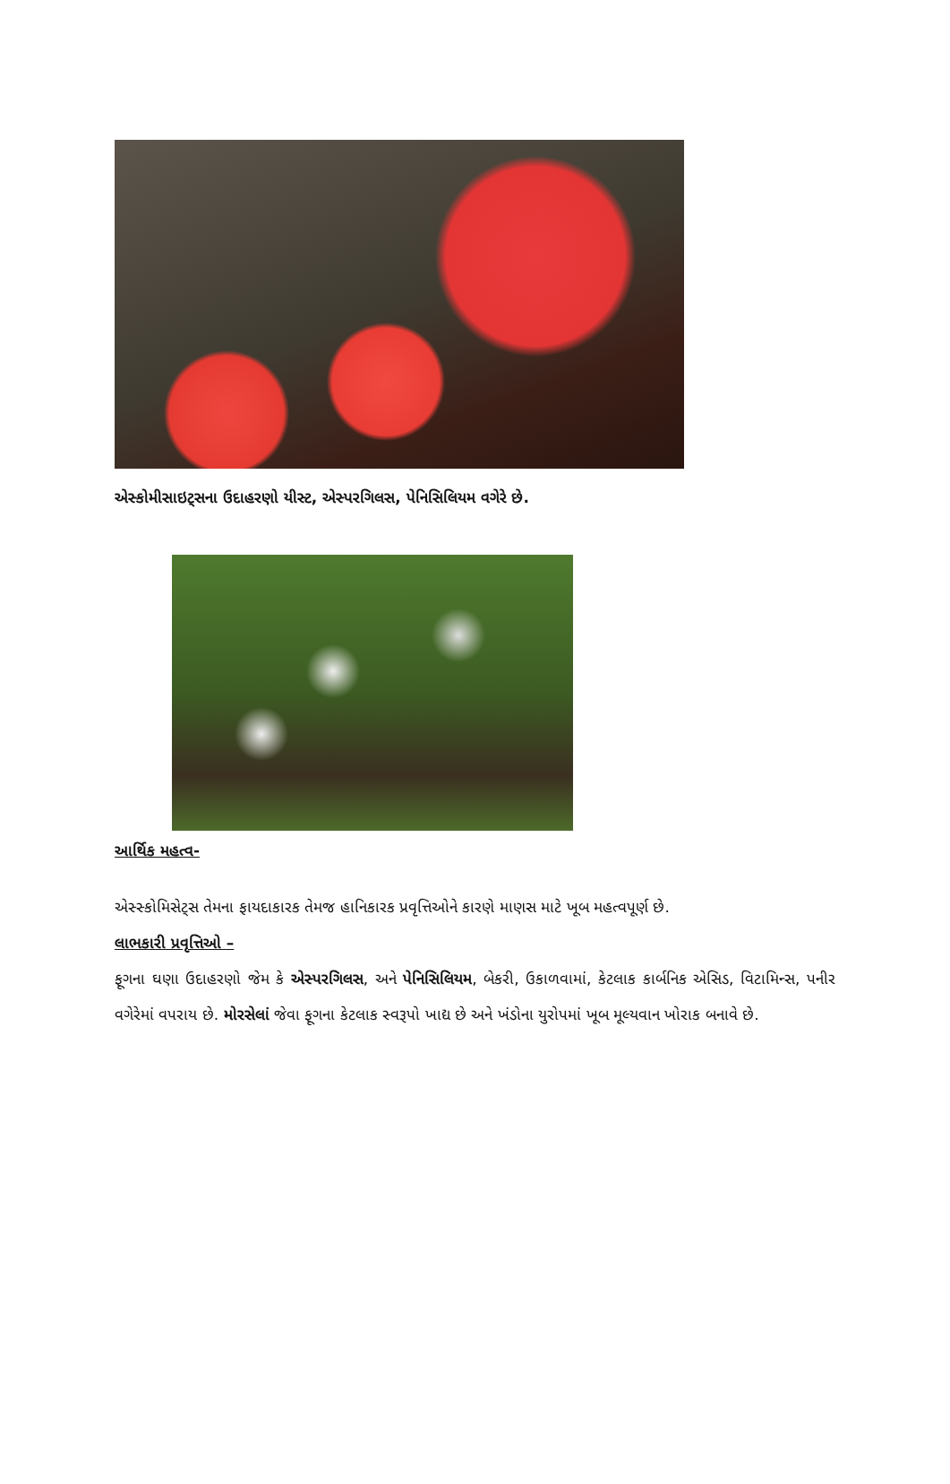એસ્કોમીસાઇટ્સના ઉદાહરણો યીસ્ટ, એસ્પરગિલસ, પેનિસિલિયમ વગેરે છે.
આર્થિક મહત્વ-
એસ્સ્કોમિસેટ્સ તેમના ફાયદાકારક તેમજ હાનિકારક પ્રવૃત્તિઓને કારણે માણસ માટે ખૂબ મહત્વપૂર્ણ છે.
લાભકારી પ્રવૃત્તિઓ –
ફૂગના ઘણા ઉદાહરણો જેમ કે એસ્પરગિલસ, અને પેનિસિલિયમ, બેકરી, ઉકાળવામાં, કેટલાક કાર્બનિક એસિડ, વિટામિન્સ, પનીર વગેરેમાં વપરાય છે. મોરસેલાં જેવા ફૂગના કેટલાક સ્વરૂપો ખાદ્ય છે અને ખંડોના યુરોપમાં ખૂબ મૂલ્યવાન ખોરાક બનાવે છે.